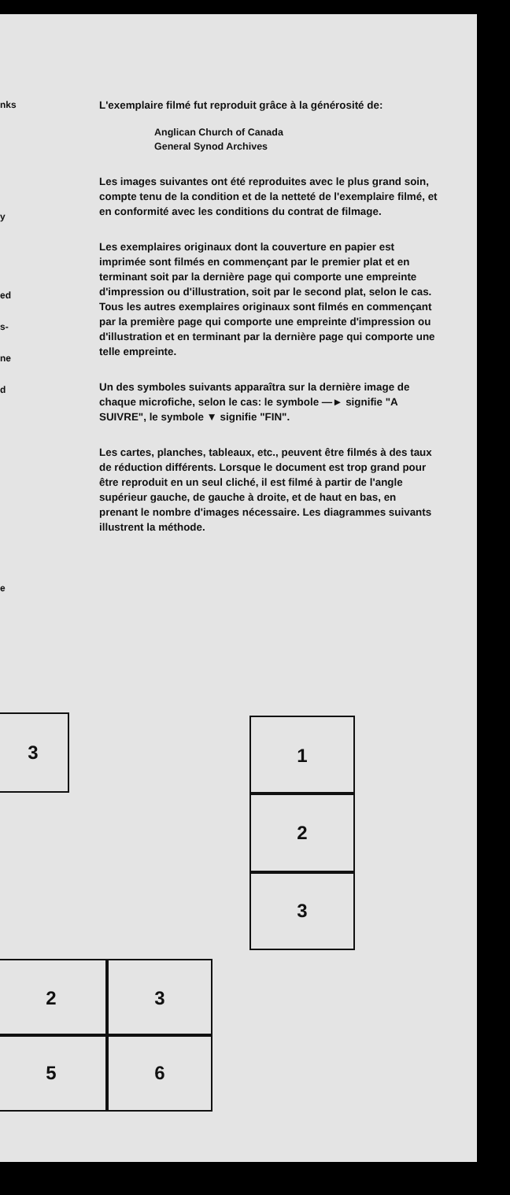nks
y
ed
s-
ne
d
e
L'exemplaire filmé fut reproduit grâce à la générosité de:
Anglican Church of Canada
General Synod Archives
Les images suivantes ont été reproduites avec le plus grand soin, compte tenu de la condition et de la netteté de l'exemplaire filmé, et en conformité avec les conditions du contrat de filmage.
Les exemplaires originaux dont la couverture en papier est imprimée sont filmés en commençant par le premier plat et en terminant soit par la dernière page qui comporte une empreinte d'impression ou d'illustration, soit par le second plat, selon le cas. Tous les autres exemplaires originaux sont filmés en commençant par la première page qui comporte une empreinte d'impression ou d'illustration et en terminant par la dernière page qui comporte une telle empreinte.
Un des symboles suivants apparaîtra sur la dernière image de chaque microfiche, selon le cas: le symbole —► signifie "A SUIVRE", le symbole ▼ signifie "FIN".
Les cartes, planches, tableaux, etc., peuvent être filmés à des taux de réduction différents. Lorsque le document est trop grand pour être reproduit en un seul cliché, il est filmé à partir de l'angle supérieur gauche, de gauche à droite, et de haut en bas, en prenant le nombre d'images nécessaire. Les diagrammes suivants illustrent la méthode.
3 1
2
3
2 3
5 6